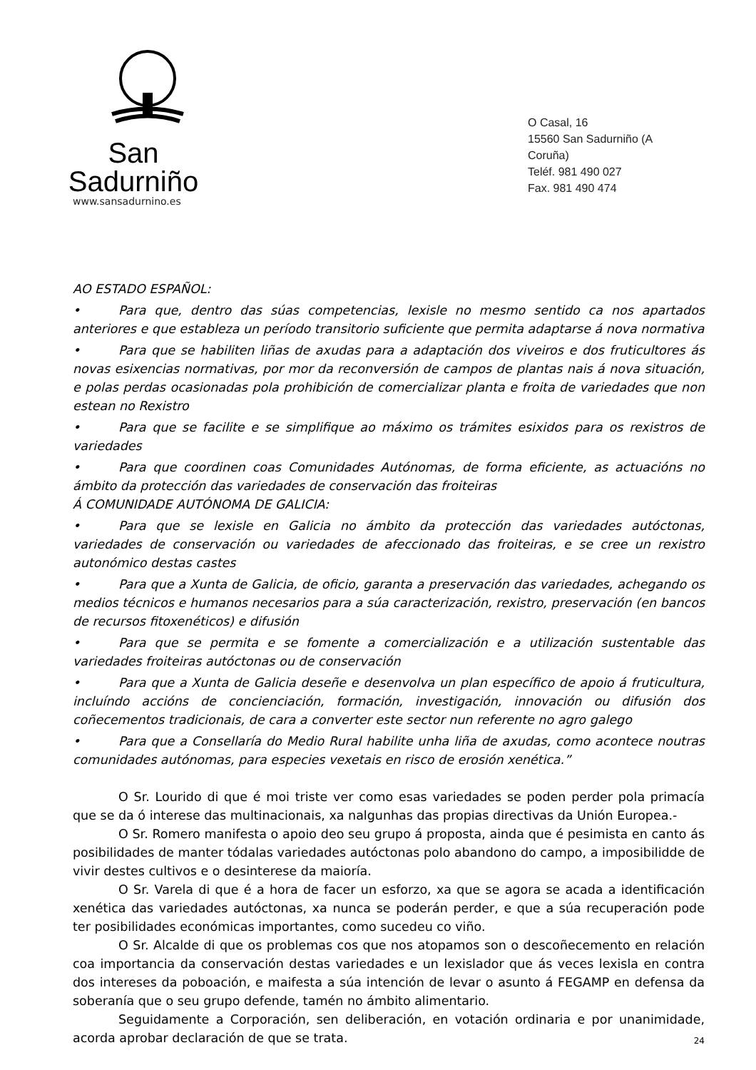San Sadurniño
www.sansadurnino.es
O Casal, 16
15560 San Sadurniño (A Coruña)
Teléf. 981 490 027
Fax. 981 490 474
AO ESTADO ESPAÑOL:
• Para que, dentro das súas competencias, lexisle no mesmo sentido ca nos apartados anteriores e que estableza un período transitorio suficiente que permita adaptarse á nova normativa
• Para que se habiliten liñas de axudas para a adaptación dos viveiros e dos fruticultores ás novas esixencias normativas, por mor da reconversión de campos de plantas nais á nova situación, e polas perdas ocasionadas pola prohibición de comercializar planta e froita de variedades que non estean no Rexistro
• Para que se facilite e se simplifique ao máximo os trámites esixidos para os rexistros de variedades
• Para que coordinen coas Comunidades Autónomas, de forma eficiente, as actuacións no ámbito da protección das variedades de conservación das froiteiras
Á COMUNIDADE AUTÓNOMA DE GALICIA:
• Para que se lexisle en Galicia no ámbito da protección das variedades autóctonas, variedades de conservación ou variedades de afeccionado das froiteiras, e se cree un rexistro autonómico destas castes
• Para que a Xunta de Galicia, de oficio, garanta a preservación das variedades, achegando os medios técnicos e humanos necesarios para a súa caracterización, rexistro, preservación (en bancos de recursos fitoxenéticos) e difusión
• Para que se permita e se fomente a comercialización e a utilización sustentable das variedades froiteiras autóctonas ou de conservación
• Para que a Xunta de Galicia deseñe e desenvolva un plan específico de apoio á fruticultura, incluíndo accións de concienciación, formación, investigación, innovación ou difusión dos coñecementos tradicionais, de cara a converter este sector nun referente no agro galego
• Para que a Consellaría do Medio Rural habilite unha liña de axudas, como acontece noutras comunidades autónomas, para especies vexetais en risco de erosión xenética.”
O Sr. Lourido di que é moi triste ver como esas variedades se poden perder pola primacía que se da ó interese das multinacionais, xa nalgunhas das propias directivas da Unión Europea.-
O Sr. Romero manifesta o apoio deo seu grupo á proposta, ainda que é pesimista en canto ás posibilidades de manter tódalas variedades autóctonas polo abandono do campo, a imposibilidde de vivir destes cultivos e o desinterese da maioría.
O Sr. Varela di que é a hora de facer un esforzo, xa que se agora se acada a identificación xenética das variedades autóctonas, xa nunca se poderán perder, e que a súa recuperación pode ter posibilidades económicas importantes, como sucedeu co viño.
O Sr. Alcalde di que os problemas cos que nos atopamos son o descoñecemento en relación coa importancia da conservación destas variedades e un lexislador que ás veces lexisla en contra dos intereses da poboación, e maifesta a súa intención de levar o asunto á FEGAMP en defensa da soberanía que o seu grupo defende, tamén no ámbito alimentario.
Seguidamente a Corporación, sen deliberación, en votación ordinaria e por unanimidade, acorda aprobar declaración de que se trata.
24